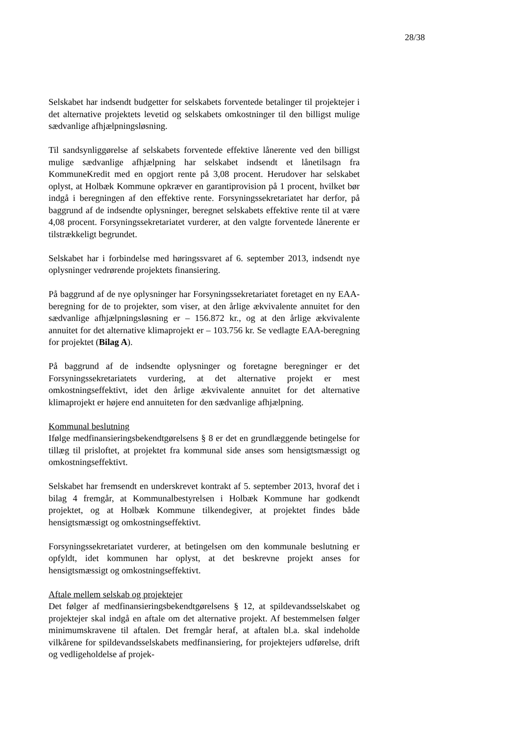28/38
Selskabet har indsendt budgetter for selskabets forventede betalinger til projektejer i det alternative projektets levetid og selskabets omkostninger til den billigst mulige sædvanlige afhjælpningsløsning.
Til sandsynliggørelse af selskabets forventede effektive lånerente ved den billigst mulige sædvanlige afhjælpning har selskabet indsendt et lånetilsagn fra KommuneKredit med en opgjort rente på 3,08 procent. Herudover har selskabet oplyst, at Holbæk Kommune opkræver en garantiprovision på 1 procent, hvilket bør indgå i beregningen af den effektive rente. Forsyningssekretariatet har derfor, på baggrund af de indsendte oplysninger, beregnet selskabets effektive rente til at være 4,08 procent. Forsyningssekretariatet vurderer, at den valgte forventede lånerente er tilstrækkeligt begrundet.
Selskabet har i forbindelse med høringssvaret af 6. september 2013, indsendt nye oplysninger vedrørende projektets finansiering.
På baggrund af de nye oplysninger har Forsyningssekretariatet foretaget en ny EAA-beregning for de to projekter, som viser, at den årlige ækvivalente annuitet for den sædvanlige afhjælpningsløsning er – 156.872 kr., og at den årlige ækvivalente annuitet for det alternative klimaprojekt er – 103.756 kr. Se vedlagte EAA-beregning for projektet (Bilag A).
På baggrund af de indsendte oplysninger og foretagne beregninger er det Forsyningssekretariatets vurdering, at det alternative projekt er mest omkostningseffektivt, idet den årlige ækvivalente annuitet for det alternative klimaprojekt er højere end annuiteten for den sædvanlige afhjælpning.
Kommunal beslutning
Ifølge medfinansieringsbekendtgørelsens § 8 er det en grundlæggende betingelse for tillæg til prisloftet, at projektet fra kommunal side anses som hensigtsmæssigt og omkostningseffektivt.
Selskabet har fremsendt en underskrevet kontrakt af 5. september 2013, hvoraf det i bilag 4 fremgår, at Kommunalbestyrelsen i Holbæk Kommune har godkendt projektet, og at Holbæk Kommune tilkendegiver, at projektet findes både hensigtsmæssigt og omkostningseffektivt.
Forsyningssekretariatet vurderer, at betingelsen om den kommunale beslutning er opfyldt, idet kommunen har oplyst, at det beskrevne projekt anses for hensigtsmæssigt og omkostningseffektivt.
Aftale mellem selskab og projektejer
Det følger af medfinansieringsbekendtgørelsens § 12, at spildevandsselskabet og projektejer skal indgå en aftale om det alternative projekt. Af bestemmelsen følger minimumskravene til aftalen. Det fremgår heraf, at aftalen bl.a. skal indeholde vilkårene for spildevandsselskabets medfinansiering, for projektejers udførelse, drift og vedligeholdelse af projek-